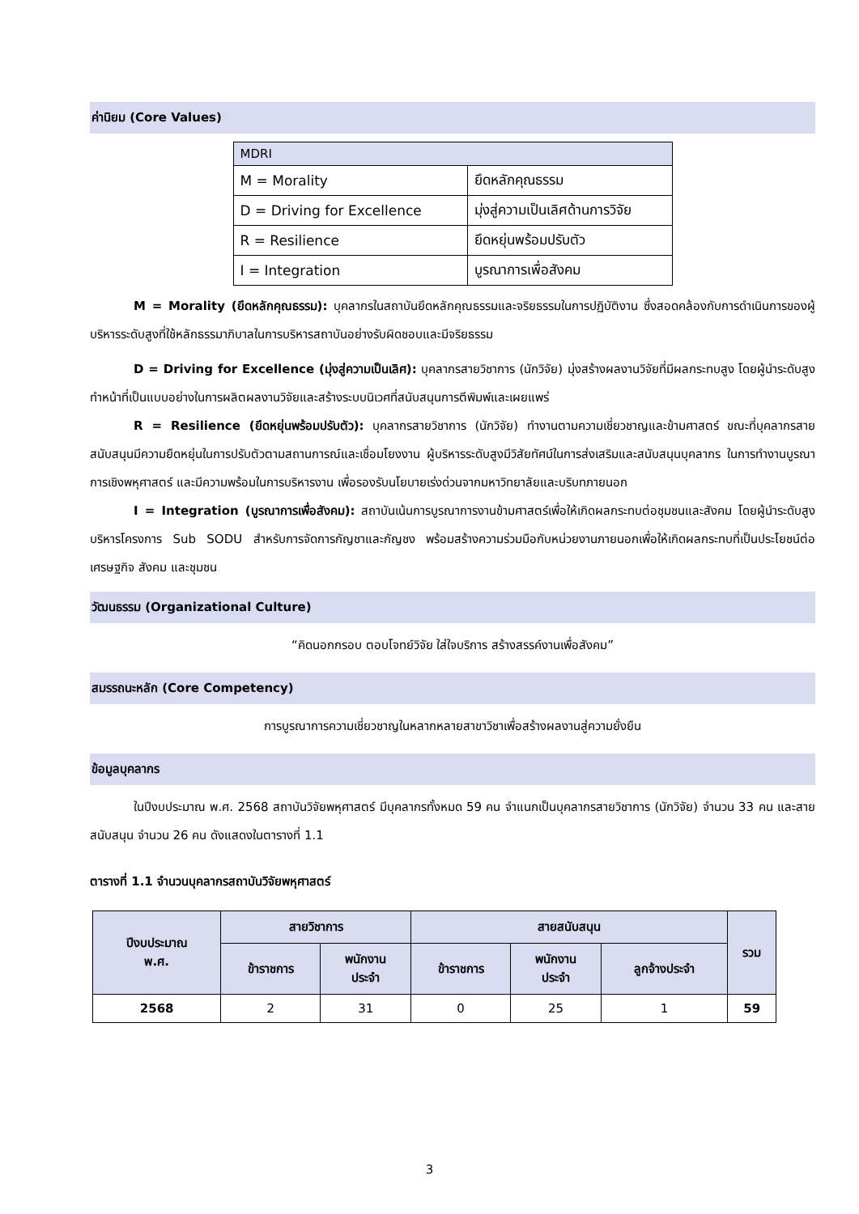ค่านิยม (Core Values)
| MDRI | |
| M = Morality | ยึดหลักคุณธรรม |
| D = Driving for Excellence | มุ่งสู่ความเป็นเลิศด้านการวิจัย |
| R = Resilience | ยึดหยุ่นพร้อมปรับตัว |
| I = Integration | บูรณาการเพื่อสังคม |
M = Morality (ยึดหลักคุณธรรม): บุคลากรในสถาบันยึดหลักคุณธรรมและจริยธรรมในการปฏิบัติงาน ซึ่งสอดคล้องกับการดำเนินการของผู้บริหารระดับสูงที่ใช้หลักธรรมาภิบาลในการบริหารสถาบันอย่างรับผิดชอบและมีจริยธรรม
D = Driving for Excellence (มุ่งสู่ความเป็นเลิศ): บุคลากรสายวิชาการ (นักวิจัย) มุ่งสร้างผลงานวิจัยที่มีผลกระทบสูง โดยผู้นำระดับสูงทำหน้าที่เป็นแบบอย่างในการผลิตผลงานวิจัยและสร้างระบบนิเวศที่สนับสนุนการตีพิมพ์และเผยแพร่
R = Resilience (ยึดหยุ่นพร้อมปรับตัว): บุคลากรสายวิชาการ (นักวิจัย) ทำงานตามความเชี่ยวชาญและข้ามศาสตร์ ขณะที่บุคลากรสายสนับสนุนมีความยืดหยุ่นในการปรับตัวตามสถานการณ์และเชื่อมโยงงาน ผู้บริหารระดับสูงมีวิสัยทัศน์ในการส่งเสริมและสนับสนุนบุคลากร ในการทำงานบูรณาการเชิงพหุศาสตร์ และมีความพร้อมในการบริหารงาน เพื่อรองรับนโยบายเร่งด่วนจากมหาวิทยาลัยและบริบทภายนอก
I = Integration (บูรณาการเพื่อสังคม): สถาบันเน้นการบูรณาการงานข้ามศาสตร์เพื่อให้เกิดผลกระทบต่อชุมชนและสังคม โดยผู้นำระดับสูงบริหารโครงการ Sub SODU สำหรับการจัดการกัญชาและกัญชง พร้อมสร้างความร่วมมือกับหน่วยงานภายนอกเพื่อให้เกิดผลกระทบที่เป็นประโยชน์ต่อเศรษฐกิจ สังคม และชุมชน
วัฒนธรรม (Organizational Culture)
“คิดนอกกรอบ ตอบโจทย์วิจัย ใส่ใจบริการ สร้างสรรค์งานเพื่อสังคม”
สมรรถนะหลัก (Core Competency)
การบูรณาการความเชี่ยวชาญในหลากหลายสาขาวิชาเพื่อสร้างผลงานสู่ความยั่งยืน
ข้อมูลบุคลากร
ในปีงบประมาณ พ.ศ. 2568 สถาบันวิจัยพหุศาสตร์ มีบุคลากรทั้งหมด 59 คน จำแนกเป็นบุคลากรสายวิชาการ (นักวิจัย) จำนวน 33 คน และสายสนับสนุน จำนวน 26 คน ดังแสดงในตารางที่ 1.1
ตารางที่ 1.1 จำนวนบุคลากรสถาบันวิจัยพหุศาสตร์
| ปีงบประมาณ พ.ศ. | สายวิชาการ | | สายสนับสนุน | | | รวม |
| --- | --- | --- | --- | --- | --- | --- |
| | ข้าราชการ | พนักงาน ประจำ | ข้าราชการ | พนักงาน ประจำ | ลูกจ้างประจำ | |
| 2568 | 2 | 31 | 0 | 25 | 1 | 59 |
3